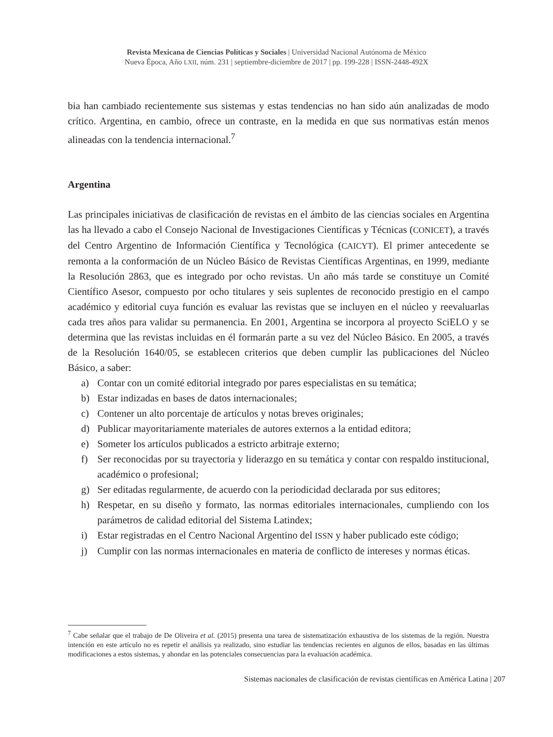Revista Mexicana de Ciencias Políticas y Sociales | Universidad Nacional Autónoma de México
Nueva Época, Año LXII, núm. 231 | septiembre-diciembre de 2017 | pp. 199-228 | ISSN-2448-492X
bia han cambiado recientemente sus sistemas y estas tendencias no han sido aún analizadas de modo crítico. Argentina, en cambio, ofrece un contraste, en la medida en que sus normativas están menos alineadas con la tendencia internacional.<sup>7</sup>
Argentina
Las principales iniciativas de clasificación de revistas en el ámbito de las ciencias sociales en Argentina las ha llevado a cabo el Consejo Nacional de Investigaciones Científicas y Técnicas (CONICET), a través del Centro Argentino de Información Científica y Tecnológica (CAICYT). El primer antecedente se remonta a la conformación de un Núcleo Básico de Revistas Científicas Argentinas, en 1999, mediante la Resolución 2863, que es integrado por ocho revistas. Un año más tarde se constituye un Comité Científico Asesor, compuesto por ocho titulares y seis suplentes de reconocido prestigio en el campo académico y editorial cuya función es evaluar las revistas que se incluyen en el núcleo y reevaluarlas cada tres años para validar su permanencia. En 2001, Argentina se incorpora al proyecto SciELO y se determina que las revistas incluidas en él formarán parte a su vez del Núcleo Básico. En 2005, a través de la Resolución 1640/05, se establecen criterios que deben cumplir las publicaciones del Núcleo Básico, a saber:
a) Contar con un comité editorial integrado por pares especialistas en su temática;
b) Estar indizadas en bases de datos internacionales;
c) Contener un alto porcentaje de artículos y notas breves originales;
d) Publicar mayoritariamente materiales de autores externos a la entidad editora;
e) Someter los artículos publicados a estricto arbitraje externo;
f) Ser reconocidas por su trayectoria y liderazgo en su temática y contar con respaldo institucional, académico o profesional;
g) Ser editadas regularmente, de acuerdo con la periodicidad declarada por sus editores;
h) Respetar, en su diseño y formato, las normas editoriales internacionales, cumpliendo con los parámetros de calidad editorial del Sistema Latindex;
i) Estar registradas en el Centro Nacional Argentino del ISSN y haber publicado este código;
j) Cumplir con las normas internacionales en materia de conflicto de intereses y normas éticas.
<sup>7</sup> Cabe señalar que el trabajo de De Oliveira et al. (2015) presenta una tarea de sistematización exhaustiva de los sistemas de la región. Nuestra intención en este artículo no es repetir el análisis ya realizado, sino estudiar las tendencias recientes en algunos de ellos, basadas en las últimas modificaciones a estos sistemas, y ahondar en las potenciales consecuencias para la evaluación académica.
Sistemas nacionales de clasificación de revistas científicas en América Latina | 207